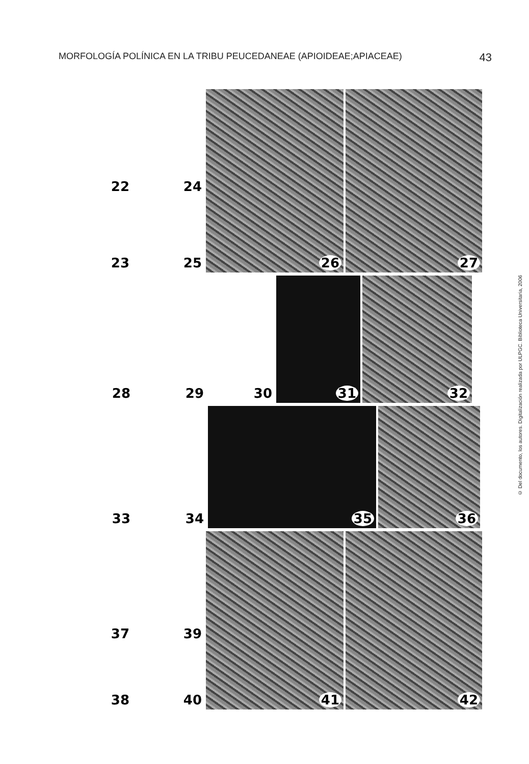MORFOLOGÍA POLÍNICA EN LA TRIBU PEUCEDANEAE (APIOIDEAE;APIACEAE) 43
22
24
23
25
26 27
28 29 30 31 32
33 34 35 36
37
39
38
40
41 42
© Del documento, los autores. Digitalización realizada por ULPGC. Biblioteca Universitaria, 2006